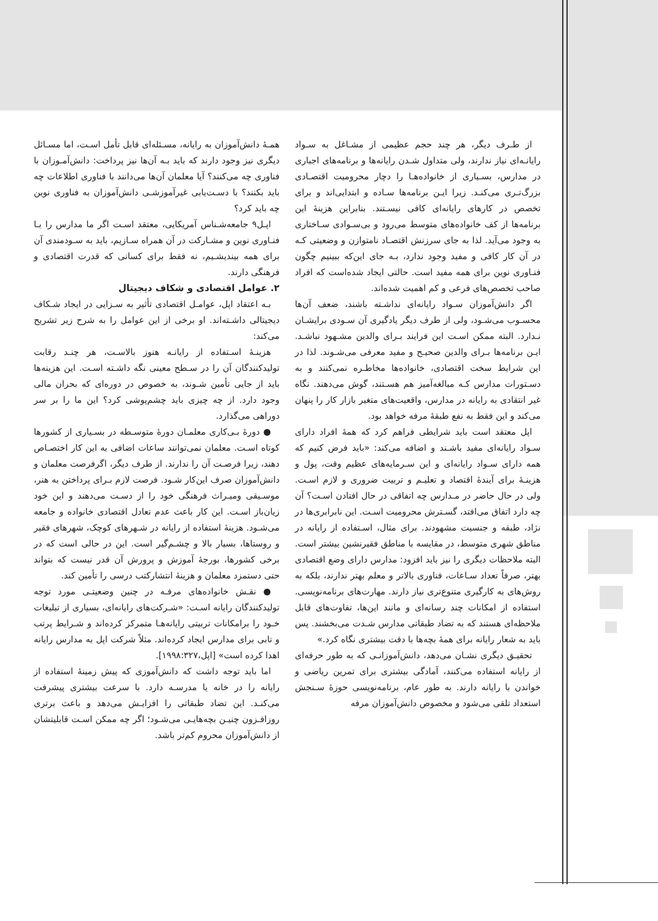همـۀ دانش‌آموزان به رایانه، مسـئله‌ای قابل تأمل اسـت، اما مسـائل دیگری نیز وجود دارند که باید بـه آن‌ها نیز پرداخت: دانش‌آمـوزان با فناوری چه می‌کنند؟ آیا معلمان آن‌ها می‌دانند با فناوری اطلاعات چه باید بکنند؟ با دسـت‌یابی غیرآموزشـی دانش‌آموزان به فناوری نوین چه باید کرد؟
اپـل۹ جامعه‌شـناس آمریکایی، معتقد اسـت اگر ما مدارس را بـا فنـاوری نوین و مشـارکت در آن همراه سـازیم، باید به سـودمندی آن برای همه بیندیشـیم، نه فقط برای کسانی که قدرت اقتصادی و فرهنگی دارند.
۲. عوامل اقتصادی و شکاف دیجیتال
بـه اعتقاد اپل، عوامـل اقتصادی تأثیر به سـزایی در ایجاد شـکاف دیجیتالی داشـته‌اند. او برخی از این عوامل را به شرح زیر تشریح می‌کند:
هزینـۀ اسـتفاده از رایانـه هنوز بالاسـت، هر چنـد رقابت تولیدکنندگان آن را در سـطح معینی نگه داشـته اسـت. این هزینه‌ها باید از جایی تأمین شـوند، به خصوص در دوره‌ای که بحران مالی وجود دارد. از چه چیزی باید چشم‌پوشی کرد؟ این ما را بر سر دوراهی می‌گذارد.
● دورۀ بـی‌کاری معلمـان دورۀ متوسـطه در بسـیاری از کشورها کوتاه اسـت. معلمان نمی‌توانند ساعات اضافی به این کار اختصـاص دهند، زیرا فرصـت آن را ندارند. از طرف دیگر، اگرفرصت معلمان و دانش‌آموزان صرف این‌کار شـود. فرصت لازم بـرای پرداختن به هنر، موسـیقی ومیـراث فرهنگی خود را از دسـت می‌دهند و این خود زیان‌باز اسـت. این کار باعث عدم تعادل اقتصادی خانواده و جامعه می‌شـود. هزینۀ استفاده از رایانه در شـهرهای کوچک، شهرهای فقیر و روستاها، بسیار بالا و چشـم‌گیر است. این در حالی است که در برخی کشورها، بورجۀ آموزش و پرورش آن قدر نیست که بتواند حتی دستمزد معلمان و هزینۀ انتشارکتب درسی را تأمین کند.
● نقـش خانواده‌های مرفـه در چنین وضعیتـی مورد توجه تولیدکنندگان رایانه اسـت: «شـرکت‌های رایانه‌ای، بسیاری از تبلیغات خـود را برامکانات تربیتی رایانه‌هـا متمرکز کرده‌اند و شـرایط پرتب و تابی برای مدارس ایجاد کرده‌اند. مثلاً شرکت اپل به مدارس رایانه اهدا کرده است» [اپل،۱۹۹۸:۳۲۷].
اما باید توجه داشت که دانش‌آموزی که پیش زمینۀ استفاده از رایانه را در خانه یا مدرسـه دارد. با سرعت بیشتری پیشرفت می‌کنـد. این تضاد طبقاتی را افزایـش می‌دهد و باعث برتری روزافـزون چنیـن بچه‌هایـی می‌شـود؛ اگر چه ممکن اسـت قابلیتشان از دانش‌آموزان محروم کم‌تر باشد.
از طـرف دیگر، هر چند حجم عظیمی از مشـاغل به سـواد رایانـه‌ای نیاز ندارند، ولی متداول شـدن رایانه‌ها و برنامه‌های اجباری در مدارس، بسـیاری از خانواده‌هـا را دچار محرومیت اقتصـادی بزرگ‌تـری می‌کنـد. زیرا ایـن برنامه‌ها سـاده و ابتدایی‌اند و برای تخصص در کارهای رایانه‌ای کافی نیسـتند. بنابراین هزینۀ این برنامه‌ها از کف خانواده‌های متوسط می‌رود و بی‌سـوادی سـاختاری به وجود می‌آید. لذا به جای سرزنش اقتصـاد نامتوازن و وضعیتی کـه در آن کار کافی و مفید وجود ندارد، بـه جای این‌که ببینیم چگون فنـاوری نوین برای همه مفید است. حالتی ایجاد شده‌است که افراد صاحب تخصص‌های فرعی و کم اهمیت شده‌اند.
اگر دانش‌آموزان سـواد رایانه‌ای نداشـته باشند، ضعف آن‌ها محسـوب می‌شـود، ولی از طرف دیگر یادگیری آن سـودی برایشـان نـدارد. البته ممکن اسـت این فرایند بـرای والدین مشـهود نباشـد. ایـن برنامه‌ها بـرای والدین صحیـح و مفید معرفی می‌شـوند. لذا در این شرایط سخت اقتصادی، خانواده‌ها مخاطـره نمی‌کنند و به دسـتورات مدارس کـه مبالغه‌آمیز هم هسـتند، گوش می‌دهند. نگاه غیر انتقادی به رایانه در مدارس، واقعیت‌های متغیر بازار کار را پنهان می‌کند و این فقط به نفع طبقۀ مرفه خواهد بود.
اپل معتقد است باید شرایطی فراهم کرد که همۀ افراد دارای سـواد رایانه‌ای مفید باشـند و اضافه می‌کند: «باید فرض کنیم که همه دارای سـواد رایانه‌ای و این سـرمایه‌های عظیم وقت، پول و هزینـۀ برای آیندۀ اقتصاد و تعلیـم و تربیت ضروری و لازم اسـت. ولی در حال حاضر در مـدارس چه اتفاقی در حال افتادن اسـت؟ آن چه دارد اتفاق می‌افتد، گسـترش محرومیت اسـت. این نابرابری‌ها در نژاد، طبقه و جنسیت مشهودند. برای مثال، اسـتفاده از رایانه در مناطق شهری متوسط، در مقایسه با مناطق فقیرنشین بیشتر است. البته ملاحظات دیگری را نیز باید افزود: مدارس دارای وضع اقتصادی بهتر، صرفاً تعداد سـاعات، فناوری بالاتر و معلم بهتر ندارند، بلکه به روش‌های به کارگیری متنوع‌تری نیاز دارند. مهارت‌های برنامه‌نویسی. استفاده از امکانات چند رسانه‌ای و مانند این‌ها، تفاوت‌های قابل ملاحظه‌ای هستند که به تضاد طبقاتی مدارس شـدت می‌بخشند. پس باید به شعار رایانه برای همۀ بچه‌ها با دقت بیشتری نگاه کرد.»
تحقیـق دیگری نشـان می‌دهد، دانش‌آموزانـی که به طور حرفه‌ای از رایانه استفاده می‌کنند، آمادگی بیشتری برای تمرین ریاضی و خواندن با رایانه دارند. به طور عام، برنامه‌نویسی حوزۀ سـنجش استعداد تلقی می‌شود و مخصوص دانش‌آموزان مرفه